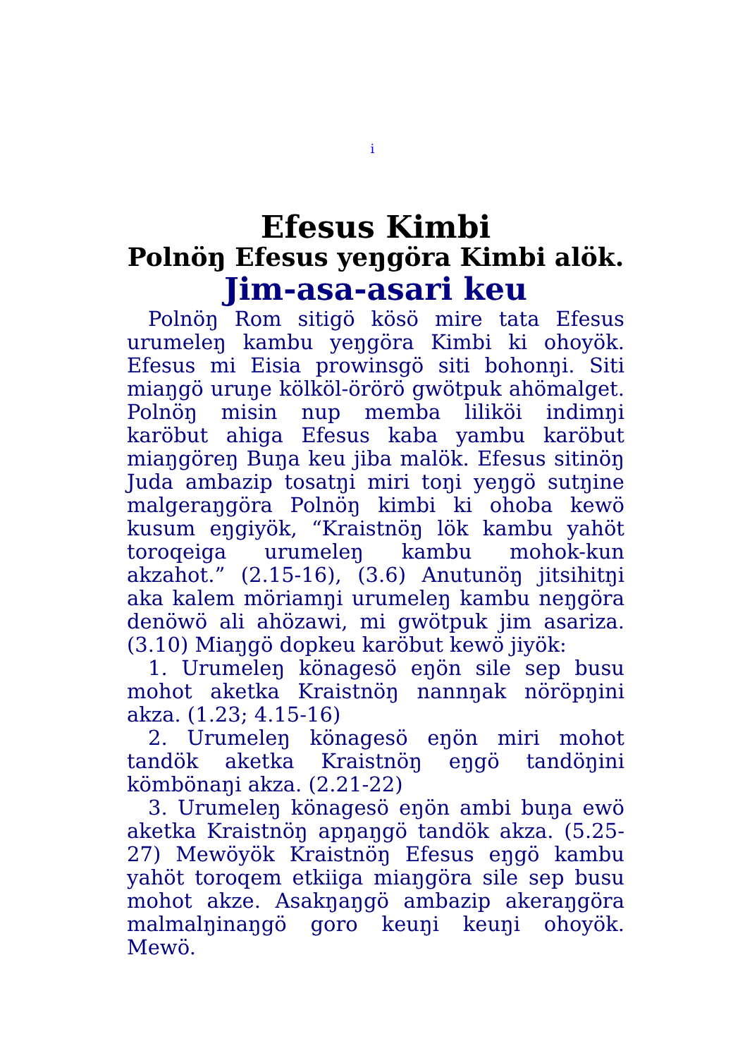i
Efesus Kimbi
Polnöŋ Efesus yeŋgöra Kimbi alök.
Jim-asa-asari keu
Polnöŋ Rom sitigö kösö mire tata Efesus urumeleŋ kambu yeŋgöra Kimbi ki ohoyök. Efesus mi Eisia prowinsgö siti bohonŋi. Siti miaŋgö uruŋe kölköl-örörö gwötpuk ahömalget. Polnöŋ misin nup memba lilikö­i indimŋi karöbut ahiga Efesus kaba yambu karöbut miaŋgöreŋ Buŋa keu jiba malök. Efesus sitinöŋ Juda ambazip tosatŋi miri toŋi yeŋgö sutŋine malgeraŋgöra Polnöŋ kimbi ki ohoba kewö kusum eŋgiyök, “Kraistnöŋ lök kambu yahöt toroqeiga urumeleŋ kambu mohok-kun akzahot.” (2.15-16), (3.6) Anutunöŋ jitsihitŋi aka kalem möriamŋi urumeleŋ kambu neŋgöra denöwö ali ahözawi, mi gwötpuk jim asariza. (3.10) Miaŋgö dopkeu karöbut kewö jiyök:
1. Urumeleŋ könagesö eŋön sile sep busu mohot aketka Kraistnöŋ nannŋak nöröpŋini akza. (1.23; 4.15-16)
2. Urumeleŋ könagesö eŋön miri mohot tandök aketka Kraistnöŋ eŋgö tandöŋini kömbönaŋi akza. (2.21-22)
3. Urumeleŋ könagesö eŋön ambi buŋa ewö aketka Kraistnöŋ apŋaŋgö tandök akza. (5.25-27) Mewöyök Kraistnöŋ Efesus eŋgö kambu yahöt toroqem etkiiga miaŋgöra sile sep busu mohot akze. Asakŋaŋgö ambazip akeraŋgöra malmalŋinaŋgö goro keuŋi keuŋi ohoyök. Mewö.